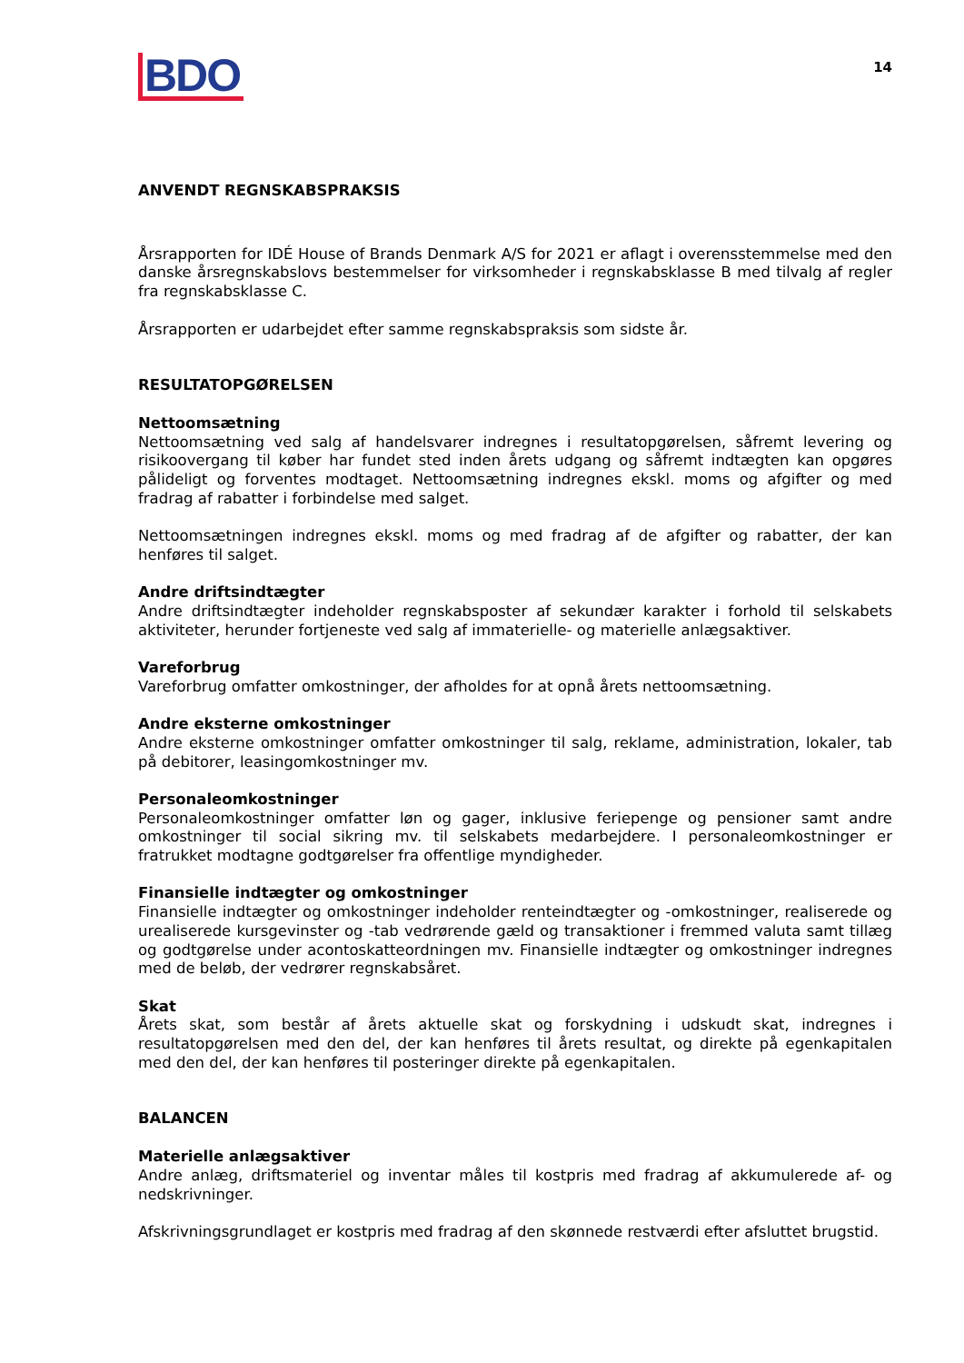BDO
14
ANVENDT REGNSKABSPRAKSIS
Årsrapporten for IDÉ House of Brands Denmark A/S for 2021 er aflagt i overensstemmelse med den danske årsregnskabslovs bestemmelser for virksomheder i regnskabsklasse B med tilvalg af regler fra regnskabsklasse C.
Årsrapporten er udarbejdet efter samme regnskabspraksis som sidste år.
RESULTATOPGØRELSEN
Nettoomsætning
Nettoomsætning ved salg af handelsvarer indregnes i resultatopgørelsen, såfremt levering og risikoovergang til køber har fundet sted inden årets udgang og såfremt indtægten kan opgøres pålideligt og forventes modtaget. Nettoomsætning indregnes ekskl. moms og afgifter og med fradrag af rabatter i forbindelse med salget.
Nettoomsætningen indregnes ekskl. moms og med fradrag af de afgifter og rabatter, der kan henføres til salget.
Andre driftsindtægter
Andre driftsindtægter indeholder regnskabsposter af sekundær karakter i forhold til selskabets aktiviteter, herunder fortjeneste ved salg af immaterielle- og materielle anlægsaktiver.
Vareforbrug
Vareforbrug omfatter omkostninger, der afholdes for at opnå årets nettoomsætning.
Andre eksterne omkostninger
Andre eksterne omkostninger omfatter omkostninger til salg, reklame, administration, lokaler, tab på debitorer, leasingomkostninger mv.
Personaleomkostninger
Personaleomkostninger omfatter løn og gager, inklusive feriepenge og pensioner samt andre omkostninger til social sikring mv. til selskabets medarbejdere. I personaleomkostninger er fratrukket modtagne godtgørelser fra offentlige myndigheder.
Finansielle indtægter og omkostninger
Finansielle indtægter og omkostninger indeholder renteindtægter og -omkostninger, realiserede og urealiserede kursgevinster og -tab vedrørende gæld og transaktioner i fremmed valuta samt tillæg og godtgørelse under acontoskatteordningen mv. Finansielle indtægter og omkostninger indregnes med de beløb, der vedrører regnskabsåret.
Skat
Årets skat, som består af årets aktuelle skat og forskydning i udskudt skat, indregnes i resultatopgørelsen med den del, der kan henføres til årets resultat, og direkte på egenkapitalen med den del, der kan henføres til posteringer direkte på egenkapitalen.
BALANCEN
Materielle anlægsaktiver
Andre anlæg, driftsmateriel og inventar måles til kostpris med fradrag af akkumulerede af- og nedskrivninger.
Afskrivningsgrundlaget er kostpris med fradrag af den skønnede restværdi efter afsluttet brugstid.